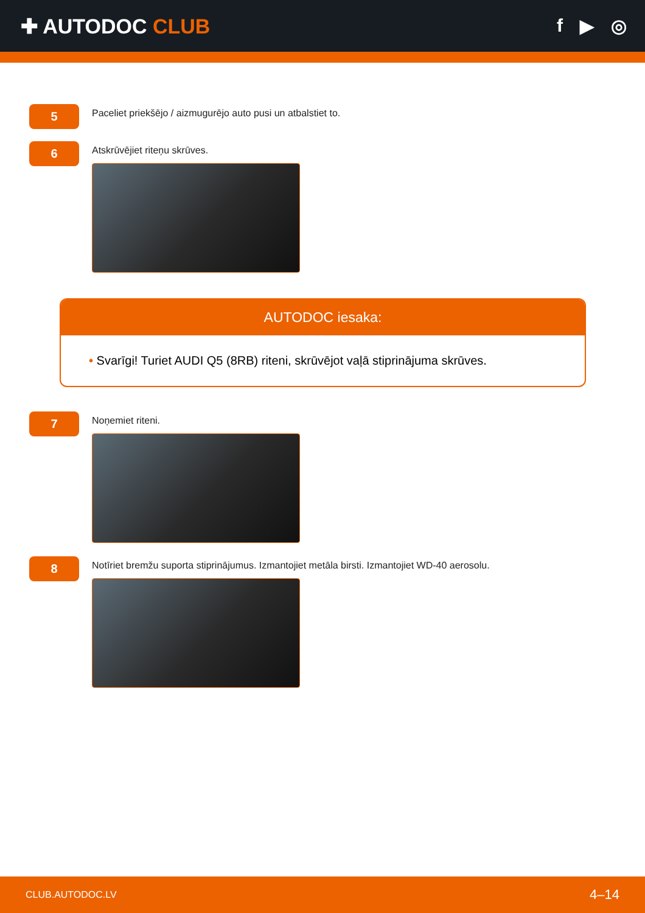✚ AUTODOC CLUB f ▶ ◎
5
Paceliet priekšējo / aizmugurējo auto pusi un atbalstiet to.
6
Atskrūvējiet riteņu skrūves.
AUTODOC iesaka:
• Svarīgi! Turiet AUDI Q5 (8RB) riteni, skrūvējot vaļā stiprinājuma skrūves.
7
Noņemiet riteni.
8
Notīriet bremžu suporta stiprinājumus. Izmantojiet metāla birsti. Izmantojiet WD-40 aerosolu.
CLUB.AUTODOC.LV 4–14